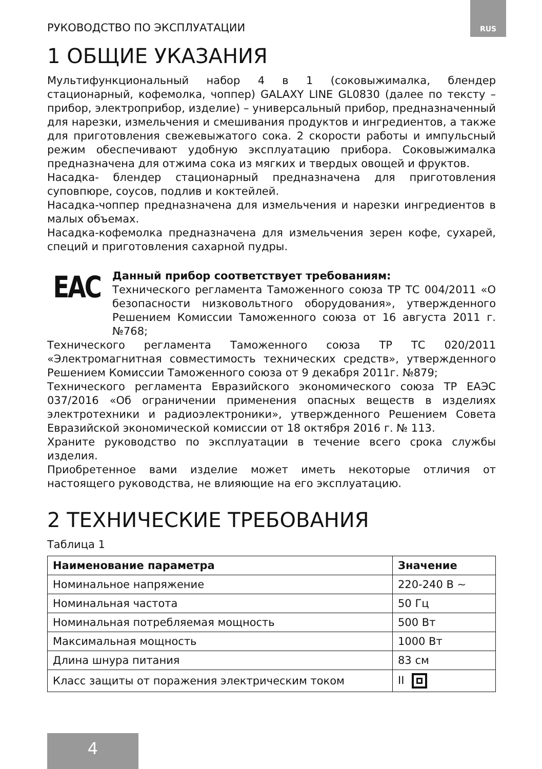РУКОВОДСТВО ПО ЭКСПЛУАТАЦИИ
RUS
1 ОБЩИЕ УКАЗАНИЯ
Мультифункциональный набор 4 в 1 (соковыжималка, блендер стационарный, кофемолка, чоппер) GALAXY LINE GL0830 (далее по тексту – прибор, электроприбор, изделие) – универсальный прибор, предназначенный для нарезки, измельчения и смешивания продуктов и ингредиентов, а также для приготовления свежевыжатого сока. 2 скорости работы и импульсный режим обеспечивают удобную эксплуатацию прибора. Соковыжималка предназначена для отжима сока из мягких и твердых овощей и фруктов.
Насадка- блендер стационарный предназначена для приготовления суповпюре, соусов, подлив и коктейлей.
Насадка-чоппер предназначена для измельчения и нарезки ингредиентов в малых объемах.
Насадка-кофемолка предназначена для измельчения зерен кофе, сухарей, специй и приготовления сахарной пудры.
EAC
Данный прибор соответствует требованиям:
Технического регламента Таможенного союза ТР ТС 004/2011 «О безопасности низковольтного оборудования», утвержденного Решением Комиссии Таможенного союза от 16 августа 2011 г. №768;
Технического регламента Таможенного союза ТР ТС 020/2011 «Электромагнитная совместимость технических средств», утвержденного Решением Комиссии Таможенного союза от 9 декабря 2011г. №879;
Технического регламента Евразийского экономического союза ТР ЕАЭС 037/2016 «Об ограничении применения опасных веществ в изделиях электротехники и радиоэлектроники», утвержденного Решением Совета Евразийской экономической комиссии от 18 октября 2016 г. № 113.
Храните руководство по эксплуатации в течение всего срока службы изделия.
Приобретенное вами изделие может иметь некоторые отличия от настоящего руководства, не влияющие на его эксплуатацию.
2 ТЕХНИЧЕСКИЕ ТРЕБОВАНИЯ
Таблица 1
| Наименование параметра | Значение |
| --- | --- |
| Номинальное напряжение | 220-240 В ~ |
| Номинальная частота | 50 Гц |
| Номинальная потребляемая мощность | 500 Вт |
| Максимальная мощность | 1000 Вт |
| Длина шнура питания | 83 см |
| Класс защиты от поражения электрическим током | II |
4